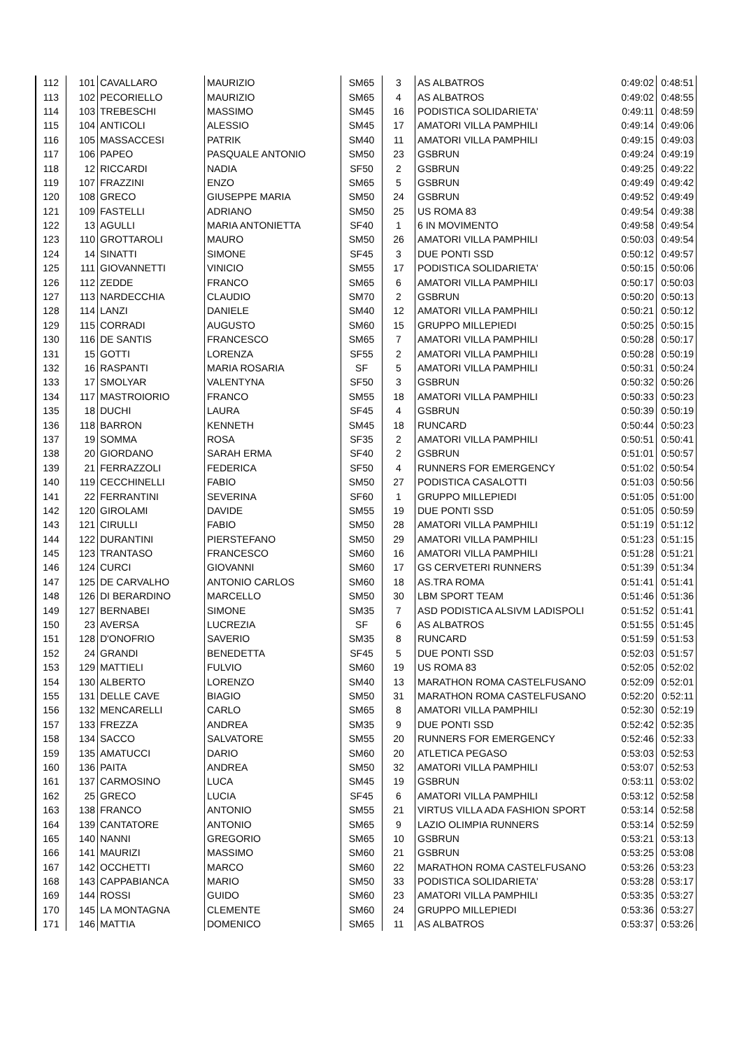| 112 | 101 | CAVALLARO | MAURIZIO | SM65 | 3 | AS ALBATROS | 0:49:02 | 0:48:51 |
| 113 | 102 | PECORIELLO | MAURIZIO | SM65 | 4 | AS ALBATROS | 0:49:02 | 0:48:55 |
| 114 | 103 | TREBESCHI | MASSIMO | SM45 | 16 | PODISTICA SOLIDARIETA' | 0:49:11 | 0:48:59 |
| 115 | 104 | ANTICOLI | ALESSIO | SM45 | 17 | AMATORI VILLA PAMPHILI | 0:49:14 | 0:49:06 |
| 116 | 105 | MASSACCESI | PATRIK | SM40 | 11 | AMATORI VILLA PAMPHILI | 0:49:15 | 0:49:03 |
| 117 | 106 | PAPEO | PASQUALE ANTONIO | SM50 | 23 | GSBRUN | 0:49:24 | 0:49:19 |
| 118 | 12 | RICCARDI | NADIA | SF50 | 2 | GSBRUN | 0:49:25 | 0:49:22 |
| 119 | 107 | FRAZZINI | ENZO | SM65 | 5 | GSBRUN | 0:49:49 | 0:49:42 |
| 120 | 108 | GRECO | GIUSEPPE MARIA | SM50 | 24 | GSBRUN | 0:49:52 | 0:49:49 |
| 121 | 109 | FASTELLI | ADRIANO | SM50 | 25 | US ROMA 83 | 0:49:54 | 0:49:38 |
| 122 | 13 | AGULLI | MARIA ANTONIETTA | SF40 | 1 | 6 IN MOVIMENTO | 0:49:58 | 0:49:54 |
| 123 | 110 | GROTTAROLI | MAURO | SM50 | 26 | AMATORI VILLA PAMPHILI | 0:50:03 | 0:49:54 |
| 124 | 14 | SINATTI | SIMONE | SF45 | 3 | DUE PONTI SSD | 0:50:12 | 0:49:57 |
| 125 | 111 | GIOVANNETTI | VINICIO | SM55 | 17 | PODISTICA SOLIDARIETA' | 0:50:15 | 0:50:06 |
| 126 | 112 | ZEDDE | FRANCO | SM65 | 6 | AMATORI VILLA PAMPHILI | 0:50:17 | 0:50:03 |
| 127 | 113 | NARDECCHIA | CLAUDIO | SM70 | 2 | GSBRUN | 0:50:20 | 0:50:13 |
| 128 | 114 | LANZI | DANIELE | SM40 | 12 | AMATORI VILLA PAMPHILI | 0:50:21 | 0:50:12 |
| 129 | 115 | CORRADI | AUGUSTO | SM60 | 15 | GRUPPO MILLEPIEDI | 0:50:25 | 0:50:15 |
| 130 | 116 | DE SANTIS | FRANCESCO | SM65 | 7 | AMATORI VILLA PAMPHILI | 0:50:28 | 0:50:17 |
| 131 | 15 | GOTTI | LORENZA | SF55 | 2 | AMATORI VILLA PAMPHILI | 0:50:28 | 0:50:19 |
| 132 | 16 | RASPANTI | MARIA ROSARIA | SF | 5 | AMATORI VILLA PAMPHILI | 0:50:31 | 0:50:24 |
| 133 | 17 | SMOLYAR | VALENTYNA | SF50 | 3 | GSBRUN | 0:50:32 | 0:50:26 |
| 134 | 117 | MASTROIORIO | FRANCO | SM55 | 18 | AMATORI VILLA PAMPHILI | 0:50:33 | 0:50:23 |
| 135 | 18 | DUCHI | LAURA | SF45 | 4 | GSBRUN | 0:50:39 | 0:50:19 |
| 136 | 118 | BARRON | KENNETH | SM45 | 18 | RUNCARD | 0:50:44 | 0:50:23 |
| 137 | 19 | SOMMA | ROSA | SF35 | 2 | AMATORI VILLA PAMPHILI | 0:50:51 | 0:50:41 |
| 138 | 20 | GIORDANO | SARAH ERMA | SF40 | 2 | GSBRUN | 0:51:01 | 0:50:57 |
| 139 | 21 | FERRAZZOLI | FEDERICA | SF50 | 4 | RUNNERS FOR EMERGENCY | 0:51:02 | 0:50:54 |
| 140 | 119 | CECCHINELLI | FABIO | SM50 | 27 | PODISTICA CASALOTTI | 0:51:03 | 0:50:56 |
| 141 | 22 | FERRANTINI | SEVERINA | SF60 | 1 | GRUPPO MILLEPIEDI | 0:51:05 | 0:51:00 |
| 142 | 120 | GIROLAMI | DAVIDE | SM55 | 19 | DUE PONTI SSD | 0:51:05 | 0:50:59 |
| 143 | 121 | CIRULLI | FABIO | SM50 | 28 | AMATORI VILLA PAMPHILI | 0:51:19 | 0:51:12 |
| 144 | 122 | DURANTINI | PIERSTEFANO | SM50 | 29 | AMATORI VILLA PAMPHILI | 0:51:23 | 0:51:15 |
| 145 | 123 | TRANTASO | FRANCESCO | SM60 | 16 | AMATORI VILLA PAMPHILI | 0:51:28 | 0:51:21 |
| 146 | 124 | CURCI | GIOVANNI | SM60 | 17 | GS CERVETERI RUNNERS | 0:51:39 | 0:51:34 |
| 147 | 125 | DE CARVALHO | ANTONIO CARLOS | SM60 | 18 | AS.TRA ROMA | 0:51:41 | 0:51:41 |
| 148 | 126 | DI BERARDINO | MARCELLO | SM50 | 30 | LBM SPORT TEAM | 0:51:46 | 0:51:36 |
| 149 | 127 | BERNABEI | SIMONE | SM35 | 7 | ASD PODISTICA ALSIVM LADISPOLI | 0:51:52 | 0:51:41 |
| 150 | 23 | AVERSA | LUCREZIA | SF | 6 | AS ALBATROS | 0:51:55 | 0:51:45 |
| 151 | 128 | D'ONOFRIO | SAVERIO | SM35 | 8 | RUNCARD | 0:51:59 | 0:51:53 |
| 152 | 24 | GRANDI | BENEDETTA | SF45 | 5 | DUE PONTI SSD | 0:52:03 | 0:51:57 |
| 153 | 129 | MATTIELI | FULVIO | SM60 | 19 | US ROMA 83 | 0:52:05 | 0:52:02 |
| 154 | 130 | ALBERTO | LORENZO | SM40 | 13 | MARATHON ROMA CASTELFUSANO | 0:52:09 | 0:52:01 |
| 155 | 131 | DELLE CAVE | BIAGIO | SM50 | 31 | MARATHON ROMA CASTELFUSANO | 0:52:20 | 0:52:11 |
| 156 | 132 | MENCARELLI | CARLO | SM65 | 8 | AMATORI VILLA PAMPHILI | 0:52:30 | 0:52:19 |
| 157 | 133 | FREZZA | ANDREA | SM35 | 9 | DUE PONTI SSD | 0:52:42 | 0:52:35 |
| 158 | 134 | SACCO | SALVATORE | SM55 | 20 | RUNNERS FOR EMERGENCY | 0:52:46 | 0:52:33 |
| 159 | 135 | AMATUCCI | DARIO | SM60 | 20 | ATLETICA PEGASO | 0:53:03 | 0:52:53 |
| 160 | 136 | PAITA | ANDREA | SM50 | 32 | AMATORI VILLA PAMPHILI | 0:53:07 | 0:52:53 |
| 161 | 137 | CARMOSINO | LUCA | SM45 | 19 | GSBRUN | 0:53:11 | 0:53:02 |
| 162 | 25 | GRECO | LUCIA | SF45 | 6 | AMATORI VILLA PAMPHILI | 0:53:12 | 0:52:58 |
| 163 | 138 | FRANCO | ANTONIO | SM55 | 21 | VIRTUS VILLA ADA FASHION SPORT | 0:53:14 | 0:52:58 |
| 164 | 139 | CANTATORE | ANTONIO | SM65 | 9 | LAZIO OLIMPIA RUNNERS | 0:53:14 | 0:52:59 |
| 165 | 140 | NANNI | GREGORIO | SM65 | 10 | GSBRUN | 0:53:21 | 0:53:13 |
| 166 | 141 | MAURIZI | MASSIMO | SM60 | 21 | GSBRUN | 0:53:25 | 0:53:08 |
| 167 | 142 | OCCHETTI | MARCO | SM60 | 22 | MARATHON ROMA CASTELFUSANO | 0:53:26 | 0:53:23 |
| 168 | 143 | CAPPABIANCA | MARIO | SM50 | 33 | PODISTICA SOLIDARIETA' | 0:53:28 | 0:53:17 |
| 169 | 144 | ROSSI | GUIDO | SM60 | 23 | AMATORI VILLA PAMPHILI | 0:53:35 | 0:53:27 |
| 170 | 145 | LA MONTAGNA | CLEMENTE | SM60 | 24 | GRUPPO MILLEPIEDI | 0:53:36 | 0:53:27 |
| 171 | 146 | MATTIA | DOMENICO | SM65 | 11 | AS ALBATROS | 0:53:37 | 0:53:26 |